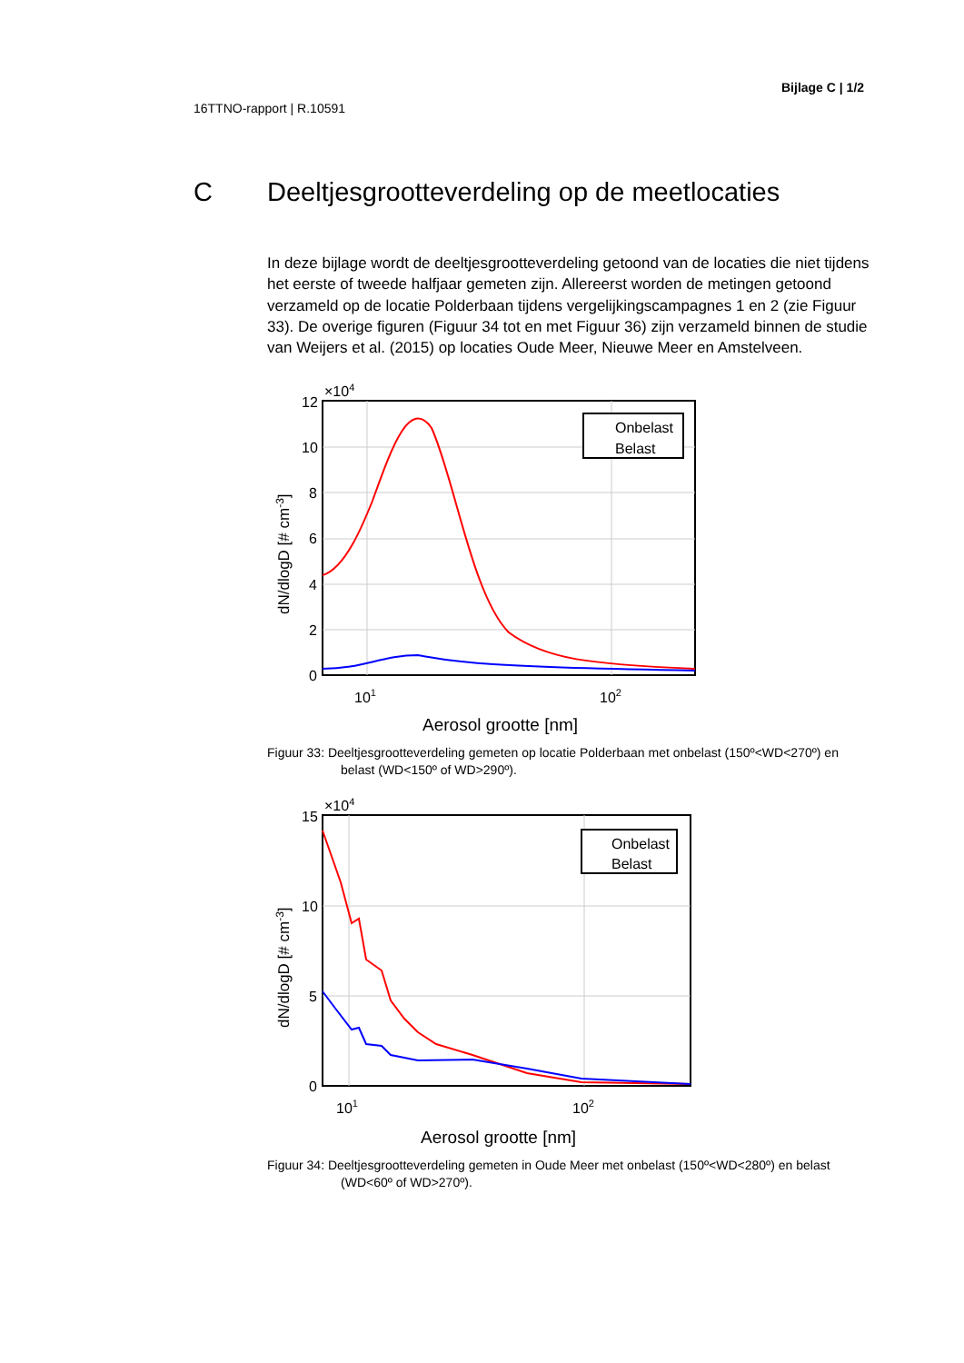Bijlage C | 1/2
16TTNO-rapport | R.10591
C Deeltjesgrootteverdeling op de meetlocaties
In deze bijlage wordt de deeltjesgrootteverdeling getoond van de locaties die niet tijdens het eerste of tweede halfjaar gemeten zijn. Allereerst worden de metingen getoond verzameld op de locatie Polderbaan tijdens vergelijkingscampagnes 1 en 2 (zie Figuur 33). De overige figuren (Figuur 34 tot en met Figuur 36) zijn verzameld binnen de studie van Weijers et al. (2015) op locaties Oude Meer, Nieuwe Meer en Amstelveen.
Onbelast
Belast
12
10
8
6
4
2
0
×104
101
102
Aerosol grootte [nm]
dN/dlogD [# cm-3]
Figuur 33: Deeltjesgrootteverdeling gemeten op locatie Polderbaan met onbelast (150º<WD<270º) en belast (WD<150º of WD>290º).
Onbelast
Belast
15
10
5
0
×104
101
102
Aerosol grootte [nm]
dN/dlogD [# cm-3]
Figuur 34: Deeltjesgrootteverdeling gemeten in Oude Meer met onbelast (150º<WD<280º) en belast (WD<60º of WD>270º).